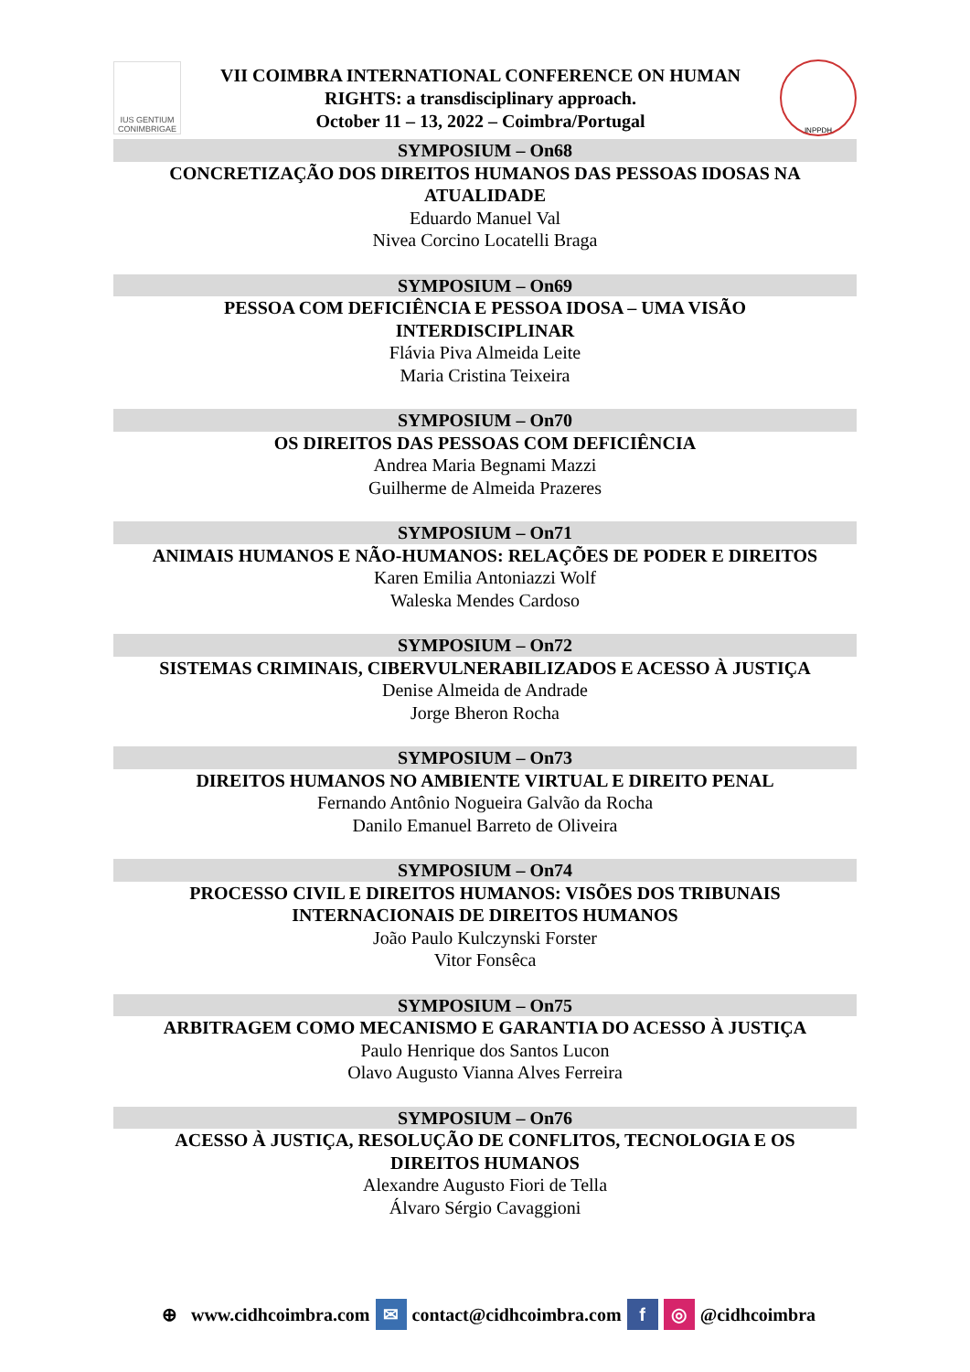IUS GENTIUM CONIMBRIGAE
VII COIMBRA INTERNATIONAL CONFERENCE ON HUMAN
RIGHTS: a transdisciplinary approach.
October 11 – 13, 2022 – Coimbra/Portugal
INPPDH
SYMPOSIUM – On68
CONCRETIZAÇÃO DOS DIREITOS HUMANOS DAS PESSOAS IDOSAS NA ATUALIDADE
Eduardo Manuel Val
Nivea Corcino Locatelli Braga
SYMPOSIUM – On69
PESSOA COM DEFICIÊNCIA E PESSOA IDOSA – UMA VISÃO
INTERDISCIPLINAR
Flávia Piva Almeida Leite
Maria Cristina Teixeira
SYMPOSIUM – On70
OS DIREITOS DAS PESSOAS COM DEFICIÊNCIA
Andrea Maria Begnami Mazzi
Guilherme de Almeida Prazeres
SYMPOSIUM – On71
ANIMAIS HUMANOS E NÃO-HUMANOS: RELAÇÕES DE PODER E DIREITOS
Karen Emilia Antoniazzi Wolf
Waleska Mendes Cardoso
SYMPOSIUM – On72
SISTEMAS CRIMINAIS, CIBERVULNERABILIZADOS E ACESSO À JUSTIÇA
Denise Almeida de Andrade
Jorge Bheron Rocha
SYMPOSIUM – On73
DIREITOS HUMANOS NO AMBIENTE VIRTUAL E DIREITO PENAL
Fernando Antônio Nogueira Galvão da Rocha
Danilo Emanuel Barreto de Oliveira
SYMPOSIUM – On74
PROCESSO CIVIL E DIREITOS HUMANOS: VISÕES DOS TRIBUNAIS
INTERNACIONAIS DE DIREITOS HUMANOS
João Paulo Kulczynski Forster
Vitor Fonsêca
SYMPOSIUM – On75
ARBITRAGEM COMO MECANISMO E GARANTIA DO ACESSO À JUSTIÇA
Paulo Henrique dos Santos Lucon
Olavo Augusto Vianna Alves Ferreira
SYMPOSIUM – On76
ACESSO À JUSTIÇA, RESOLUÇÃO DE CONFLITOS, TECNOLOGIA E OS
DIREITOS HUMANOS
Alexandre Augusto Fiori de Tella
Álvaro Sérgio Cavaggioni
⊕ www.cidhcoimbra.com ✉ contact@cidhcoimbra.com f ◎ @cidhcoimbra